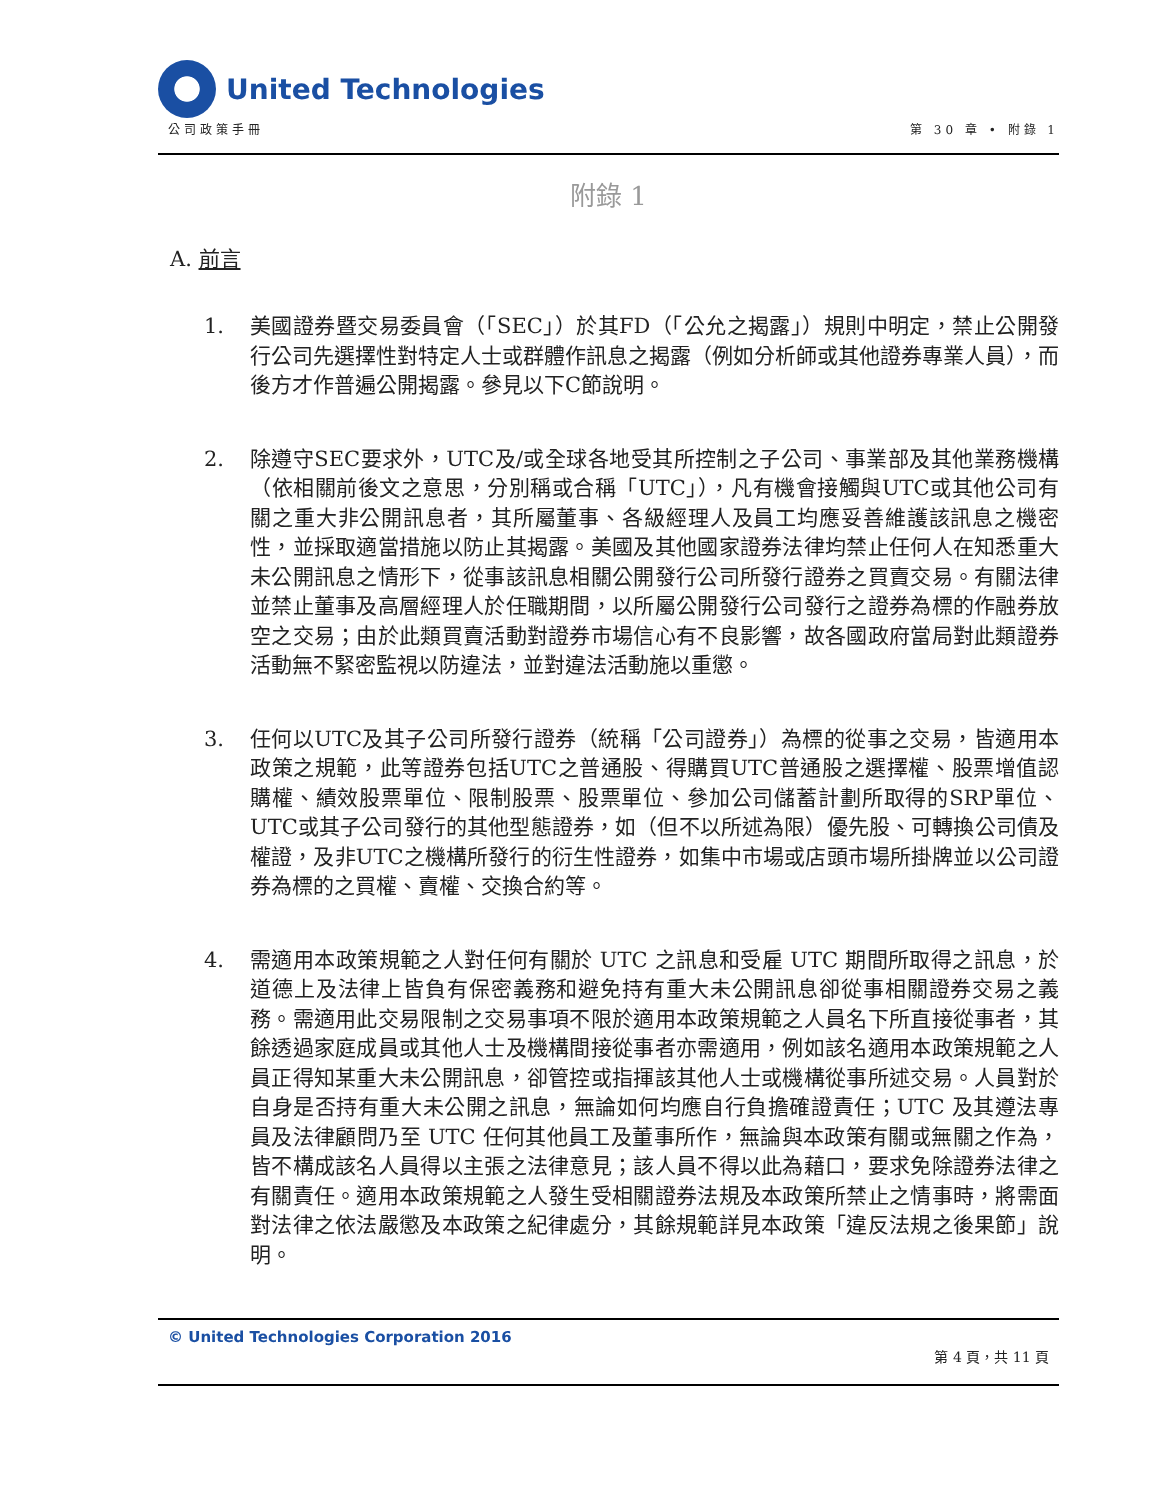United Technologies
公司政策手冊 第 30 章 • 附錄 1
附錄 1
A. 前言
1. 美國證券暨交易委員會（「SEC」）於其FD（「公允之揭露」）規則中明定，禁止公開發行公司先選擇性對特定人士或群體作訊息之揭露（例如分析師或其他證券專業人員），而後方才作普遍公開揭露。參見以下C節說明。
2. 除遵守SEC要求外，UTC及/或全球各地受其所控制之子公司、事業部及其他業務機構（依相關前後文之意思，分別稱或合稱「UTC」），凡有機會接觸與UTC或其他公司有關之重大非公開訊息者，其所屬董事、各級經理人及員工均應妥善維護該訊息之機密性，並採取適當措施以防止其揭露。美國及其他國家證券法律均禁止任何人在知悉重大未公開訊息之情形下，從事該訊息相關公開發行公司所發行證券之買賣交易。有關法律並禁止董事及高層經理人於任職期間，以所屬公開發行公司發行之證券為標的作融券放空之交易；由於此類買賣活動對證券市場信心有不良影響，故各國政府當局對此類證券活動無不緊密監視以防違法，並對違法活動施以重懲。
3. 任何以UTC及其子公司所發行證券（統稱「公司證券」）為標的從事之交易，皆適用本政策之規範，此等證券包括UTC之普通股、得購買UTC普通股之選擇權、股票增值認購權、績效股票單位、限制股票、股票單位、參加公司儲蓄計劃所取得的SRP單位、UTC或其子公司發行的其他型態證券，如（但不以所述為限）優先股、可轉換公司債及權證，及非UTC之機構所發行的衍生性證券，如集中市場或店頭市場所掛牌並以公司證券為標的之買權、賣權、交換合約等。
4. 需適用本政策規範之人對任何有關於 UTC 之訊息和受雇 UTC 期間所取得之訊息，於道德上及法律上皆負有保密義務和避免持有重大未公開訊息卻從事相關證券交易之義務。需適用此交易限制之交易事項不限於適用本政策規範之人員名下所直接從事者，其餘透過家庭成員或其他人士及機構間接從事者亦需適用，例如該名適用本政策規範之人員正得知某重大未公開訊息，卻管控或指揮該其他人士或機構從事所述交易。人員對於自身是否持有重大未公開之訊息，無論如何均應自行負擔確證責任；UTC 及其遵法專員及法律顧問乃至 UTC 任何其他員工及董事所作，無論與本政策有關或無關之作為，皆不構成該名人員得以主張之法律意見；該人員不得以此為藉口，要求免除證券法律之有關責任。適用本政策規範之人發生受相關證券法規及本政策所禁止之情事時，將需面對法律之依法嚴懲及本政策之紀律處分，其餘規範詳見本政策「違反法規之後果節」說明。
© United Technologies Corporation 2016 第 4 頁，共 11 頁